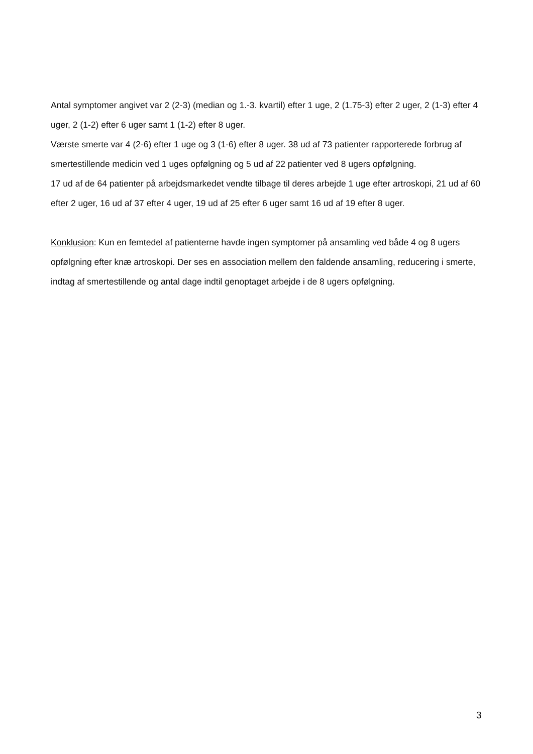Antal symptomer angivet var 2 (2-3) (median og 1.-3. kvartil) efter 1 uge, 2 (1.75-3) efter 2 uger, 2 (1-3) efter 4 uger, 2 (1-2) efter 6 uger samt 1 (1-2) efter 8 uger.
Værste smerte var 4 (2-6) efter 1 uge og 3 (1-6) efter 8 uger. 38 ud af 73 patienter rapporterede forbrug af smertestillende medicin ved 1 uges opfølgning og 5 ud af 22 patienter ved 8 ugers opfølgning.
17 ud af de 64 patienter på arbejdsmarkedet vendte tilbage til deres arbejde 1 uge efter artroskopi, 21 ud af 60 efter 2 uger, 16 ud af 37 efter 4 uger, 19 ud af 25 efter 6 uger samt 16 ud af 19 efter 8 uger.
Konklusion: Kun en femtedel af patienterne havde ingen symptomer på ansamling ved både 4 og 8 ugers opfølgning efter knæ artroskopi. Der ses en association mellem den faldende ansamling, reducering i smerte, indtag af smertestillende og antal dage indtil genoptaget arbejde i de 8 ugers opfølgning.
3